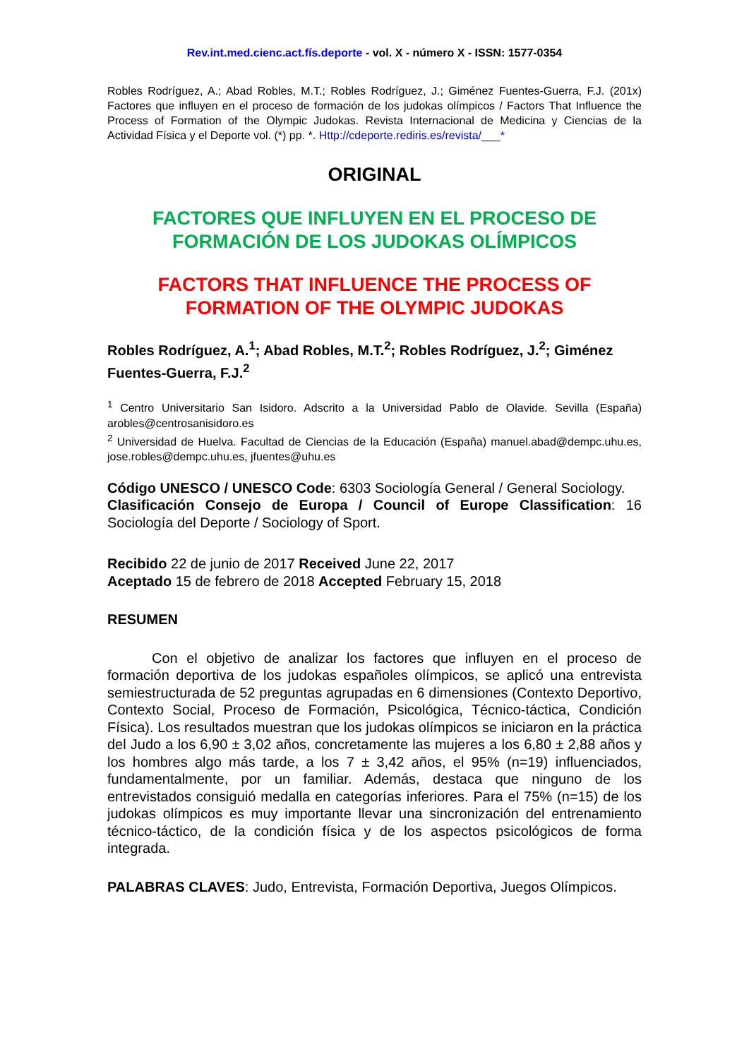Rev.int.med.cienc.act.fís.deporte - vol. X - número X - ISSN: 1577-0354
Robles Rodríguez, A.; Abad Robles, M.T.; Robles Rodríguez, J.; Giménez Fuentes-Guerra, F.J. (201x) Factores que influyen en el proceso de formación de los judokas olímpicos / Factors That Influence the Process of Formation of the Olympic Judokas. Revista Internacional de Medicina y Ciencias de la Actividad Física y el Deporte vol. (*) pp. *. Http://cdeporte.rediris.es/revista/___*
ORIGINAL
FACTORES QUE INFLUYEN EN EL PROCESO DE FORMACIÓN DE LOS JUDOKAS OLÍMPICOS
FACTORS THAT INFLUENCE THE PROCESS OF FORMATION OF THE OLYMPIC JUDOKAS
Robles Rodríguez, A.<sup>1</sup>; Abad Robles, M.T.<sup>2</sup>; Robles Rodríguez, J.<sup>2</sup>; Giménez Fuentes-Guerra, F.J.<sup>2</sup>
<sup>1</sup> Centro Universitario San Isidoro. Adscrito a la Universidad Pablo de Olavide. Sevilla (España) arobles@centrosanisidoro.es
<sup>2</sup> Universidad de Huelva. Facultad de Ciencias de la Educación (España) manuel.abad@dempc.uhu.es, jose.robles@dempc.uhu.es, jfuentes@uhu.es
Código UNESCO / UNESCO Code: 6303 Sociología General / General Sociology.
Clasificación Consejo de Europa / Council of Europe Classification: 16 Sociología del Deporte / Sociology of Sport.
Recibido 22 de junio de 2017 Received June 22, 2017
Aceptado 15 de febrero de 2018 Accepted February 15, 2018
RESUMEN
Con el objetivo de analizar los factores que influyen en el proceso de formación deportiva de los judokas españoles olímpicos, se aplicó una entrevista semiestructurada de 52 preguntas agrupadas en 6 dimensiones (Contexto Deportivo, Contexto Social, Proceso de Formación, Psicológica, Técnico-táctica, Condición Física). Los resultados muestran que los judokas olímpicos se iniciaron en la práctica del Judo a los 6,90 ± 3,02 años, concretamente las mujeres a los 6,80 ± 2,88 años y los hombres algo más tarde, a los 7 ± 3,42 años, el 95% (n=19) influenciados, fundamentalmente, por un familiar. Además, destaca que ninguno de los entrevistados consiguió medalla en categorías inferiores. Para el 75% (n=15) de los judokas olímpicos es muy importante llevar una sincronización del entrenamiento técnico-táctico, de la condición física y de los aspectos psicológicos de forma integrada.
PALABRAS CLAVES: Judo, Entrevista, Formación Deportiva, Juegos Olímpicos.